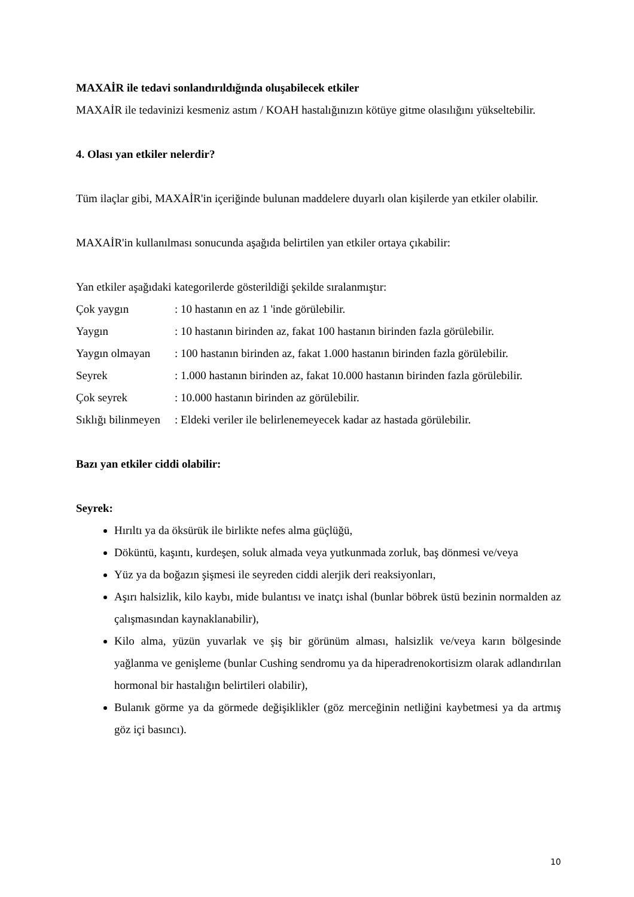MAXAİR ile tedavi sonlandırıldığında oluşabilecek etkiler
MAXAİR ile tedavinizi kesmeniz astım / KOAH hastalığınızın kötüye gitme olasılığını yükseltebilir.
4. Olası yan etkiler nelerdir?
Tüm ilaçlar gibi, MAXAİR'in içeriğinde bulunan maddelere duyarlı olan kişilerde yan etkiler olabilir.
MAXAİR'in kullanılması sonucunda aşağıda belirtilen yan etkiler ortaya çıkabilir:
Yan etkiler aşağıdaki kategorilerde gösterildiği şekilde sıralanmıştır:
| Çok yaygın | : 10 hastanın en az 1 'inde görülebilir. |
| Yaygın | : 10 hastanın birinden az, fakat 100 hastanın birinden fazla görülebilir. |
| Yaygın olmayan | : 100 hastanın birinden az, fakat 1.000 hastanın birinden fazla görülebilir. |
| Seyrek | : 1.000 hastanın birinden az, fakat 10.000 hastanın birinden fazla görülebilir. |
| Çok seyrek | : 10.000 hastanın birinden az görülebilir. |
| Sıklığı bilinmeyen | : Eldeki veriler ile belirlenemeyecek kadar az hastada görülebilir. |
Bazı yan etkiler ciddi olabilir:
Seyrek:
Hırıltı ya da öksürük ile birlikte nefes alma güçlüğü,
Döküntü, kaşıntı, kurdeşen, soluk almada veya yutkunmada zorluk, baş dönmesi ve/veya
Yüz ya da boğazın şişmesi ile seyreden ciddi alerjik deri reaksiyonları,
Aşırı halsizlik, kilo kaybı, mide bulantısı ve inatçı ishal (bunlar böbrek üstü bezinin normalden az çalışmasından kaynaklanabilir),
Kilo alma, yüzün yuvarlak ve şiş bir görünüm alması, halsizlik ve/veya karın bölgesinde yağlanma ve genişleme (bunlar Cushing sendromu ya da hiperadrenokortisizm olarak adlandırılan hormonal bir hastalığın belirtileri olabilir),
Bulanık görme ya da görmede değişiklikler (göz merceğinin netliğini kaybetmesi ya da artmış göz içi basıncı).
10